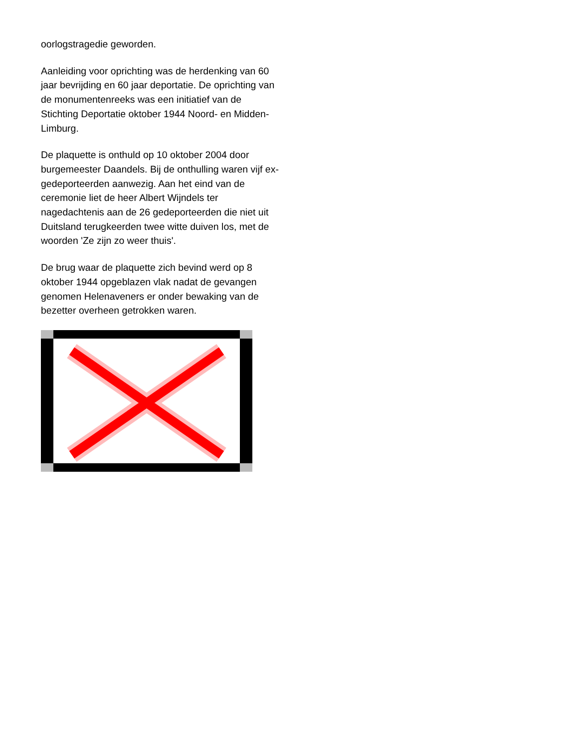oorlogstragedie geworden.
Aanleiding voor oprichting was de herdenking van 60 jaar bevrijding en 60 jaar deportatie. De oprichting van de monumentenreeks was een initiatief van de Stichting Deportatie oktober 1944 Noord- en Midden-Limburg.
De plaquette is onthuld op 10 oktober 2004 door burgemeester Daandels. Bij de onthulling waren vijf ex-gedeporteerden aanwezig. Aan het eind van de ceremonie liet de heer Albert Wijndels ter nagedachtenis aan de 26 gedeporteerden die niet uit Duitsland terugkeerden twee witte duiven los, met de woorden 'Ze zijn zo weer thuis'.
De brug waar de plaquette zich bevind werd op 8 oktober 1944 opgeblazen vlak nadat de gevangen genomen Helenaveners er onder bewaking van de bezetter overheen getrokken waren.